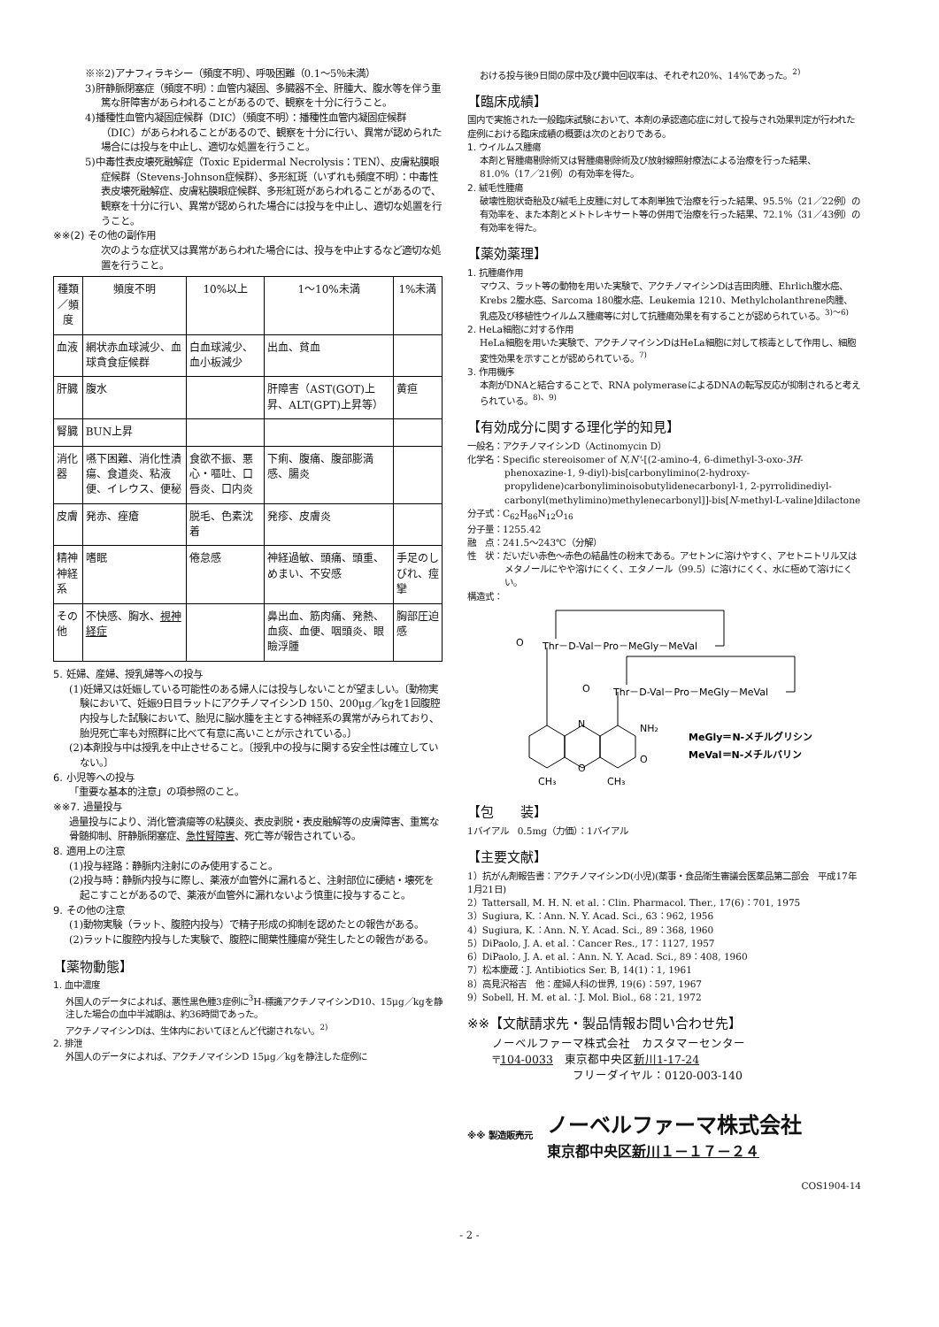※※2)アナフィラキシー（頻度不明）、呼吸困難（0.1～5％未満）
3)肝静脈閉塞症（頻度不明）：血管内凝固、多臓器不全、肝腫大、腹水等を伴う重篤な肝障害があらわれることがあるので、観察を十分に行うこと。
4)播種性血管内凝固症候群（DIC）（頻度不明）：播種性血管内凝固症候群（DIC）があらわれることがあるので、観察を十分に行い、異常が認められた場合には投与を中止し、適切な処置を行うこと。
5)中毒性表皮壊死融解症（Toxic Epidermal Necrolysis：TEN）、皮膚粘膜眼症候群（Stevens-Johnson症候群）、多形紅斑（いずれも頻度不明）：中毒性表皮壊死融解症、皮膚粘膜眼症候群、多形紅斑があらわれることがあるので、観察を十分に行い、異常が認められた場合には投与を中止し、適切な処置を行うこと。
※※(2) その他の副作用
次のような症状又は異常があらわれた場合には、投与を中止するなど適切な処置を行うこと。
| 種類／頻度 | 頻度不明 | 10%以上 | 1～10%未満 | 1%未満 |
| --- | --- | --- | --- | --- |
| 血液 | 網状赤血球減少、血球貪食症候群 | 白血球減少、血小板減少 | 出血、貧血 | |
| 肝臓 | 腹水 | | 肝障害（AST(GOT)上昇、ALT(GPT)上昇等） | 黄疸 |
| 腎臓 | BUN上昇 | | | |
| 消化器 | 嚥下困難、消化性潰瘍、食道炎、粘液便、イレウス、便秘 | 食欲不振、悪心・嘔吐、口唇炎、口内炎 | 下痢、腹痛、腹部膨満感、腸炎 | |
| 皮膚 | 発赤、痤瘡 | 脱毛、色素沈着 | 発疹、皮膚炎 | |
| 精神神経系 | 嗜眠 | 倦怠感 | 神経過敏、頭痛、頭重、めまい、不安感 | 手足のしびれ、痙攣 |
| その他 | 不快感、胸水、 視神経症 | | 鼻出血、筋肉痛、発熱、血痰、血便、咽頭炎、眼瞼浮腫 | 胸部圧迫感 |
5. 妊婦、産婦、授乳婦等への投与
(1)妊婦又は妊娠している可能性のある婦人には投与しないことが望ましい。〔動物実験において、妊娠9日目ラットにアクチノマイシンD 150、200μg／kgを1回腹腔内投与した試験において、胎児に脳水腫を主とする神経系の異常がみられており、胎児死亡率も対照群に比べて有意に高いことが示されている。〕
(2)本剤投与中は授乳を中止させること。〔授乳中の投与に関する安全性は確立していない。〕
6. 小児等への投与
「重要な基本的注意」の項参照のこと。
※※7. 過量投与
過量投与により、消化管潰瘍等の粘膜炎、表皮剥脱・表皮融解等の皮膚障害、重篤な骨髄抑制、肝静脈閉塞症、急性腎障害、死亡等が報告されている。
8. 適用上の注意
(1)投与経路：静脈内注射にのみ使用すること。
(2)投与時：静脈内投与に際し、薬液が血管外に漏れると、注射部位に硬結・壊死を起こすことがあるので、薬液が血管外に漏れないよう慎重に投与すること。
9. その他の注意
(1)動物実験（ラット、腹腔内投与）で精子形成の抑制を認めたとの報告がある。
(2)ラットに腹腔内投与した実験で、腹腔に間葉性腫瘍が発生したとの報告がある。
【薬物動態】
1. 血中濃度
外国人のデータによれば、悪性黒色腫3症例に<sup>3</sup>H-標識アクチノマイシンD10、15μg／kgを静注した場合の血中半減期は、約36時間であった。
アクチノマイシンDは、生体内においてほとんど代謝されない。<sup>2)</sup>
2. 排泄
外国人のデータによれば、アクチノマイシンD 15μg／kgを静注した症例に
おける投与後9日間の尿中及び糞中回収率は、それぞれ20%、14%であった。<sup>2)</sup>
【臨床成績】
国内で実施された一般臨床試験において、本剤の承認適応症に対して投与され効果判定が行われた症例における臨床成績の概要は次のとおりである。
1. ウイルムス腫瘍
本剤と腎腫瘍剔除術又は腎腫瘍剔除術及び放射線照射療法による治療を行った結果、81.0%（17／21例）の有効率を得た。
2. 絨毛性腫瘍
破壊性胞状奇胎及び絨毛上皮腫に対して本剤単独で治療を行った結果、95.5%（21／22例）の有効率を、また本剤とメトトレキサート等の併用で治療を行った結果、72.1%（31／43例）の有効率を得た。
【薬効薬理】
1. 抗腫瘍作用
マウス、ラット等の動物を用いた実験で、アクチノマイシンDは吉田肉腫、Ehrlich腹水癌、Krebs 2腹水癌、Sarcoma 180腹水癌、Leukemia 1210、Methylcholanthrene肉腫、乳癌及び移植性ウイルムス腫瘍等に対して抗腫瘍効果を有することが認められている。<sup>3)～6)</sup>
2. HeLa細胞に対する作用
HeLa細胞を用いた実験で、アクチノマイシンDはHeLa細胞に対して核毒として作用し、細胞変性効果を示すことが認められている。<sup>7)</sup>
3. 作用機序
本剤がDNAと結合することで、RNA polymeraseによるDNAの転写反応が抑制されると考えられている。<sup>8)、9)</sup>
【有効成分に関する理化学的知見】
一般名：アクチノマイシンD（Actinomycin D）
化学名：Specific stereoisomer of N,N'-[(2-amino-4, 6-dimethyl-3-oxo-3H-phenoxazine-1, 9-diyl)-bis[carbonylimino(2-hydroxy-propylidene)carbonyliminoisobutylidenecarbonyl-1, 2-pyrrolidinediyl-carbonyl(methylimino)methylenecarbonyl]]-bis[N-methyl-L-valine]dilactone
分子式：C<sub>62</sub>H<sub>86</sub>N<sub>12</sub>O<sub>16</sub>
分子量：1255.42
融　点：241.5～243℃（分解）
性　状：だいだい赤色～赤色の結晶性の粉末である。アセトンに溶けやすく、アセトニトリル又はメタノールにやや溶けにくく、エタノール（99.5）に溶けにくく、水に極めて溶けにくい。
構造式：
O
Thr－D-Val－Pro－MeGly－MeVal
O
Thr－D-Val－Pro－MeGly－MeVal
N
O
NH₂
O
CH₃
CH₃
MeGly＝N-メチルグリシン
MeVal＝N-メチルバリン
【包　　装】
1バイアル　0.5mg（力価）：1バイアル
【主要文献】
1）抗がん剤報告書：アクチノマイシンD(小児)(薬事・食品衛生審議会医薬品第二部会　平成17年1月21日)
2）Tattersall, M. H. N. et al.：Clin. Pharmacol. Ther., 17(6)：701, 1975
3）Sugiura, K.：Ann. N. Y. Acad. Sci., 63：962, 1956
4）Sugiura, K.：Ann. N. Y. Acad. Sci., 89：368, 1960
5）DiPaolo, J. A. et al.：Cancer Res., 17：1127, 1957
6）DiPaolo, J. A. et al.：Ann. N. Y. Acad. Sci., 89：408, 1960
7）松本慶蔵：J. Antibiotics Ser. B, 14(1)：1, 1961
8）高見沢裕吉　他：産婦人科の世界, 19(6)：597, 1967
9）Sobell, H. M. et al.：J. Mol. Biol., 68：21, 1972
※※【文献請求先・製品情報お問い合わせ先】
ノーベルファーマ株式会社　カスタマーセンター
〒104-0033　東京都中央区新川1-17-24
　　　　　　　フリーダイヤル：0120-003-140
※※ 製造販売元 ノーベルファーマ株式会社
東京都中央区新川１－１７－２４
COS1904-14
- 2 -